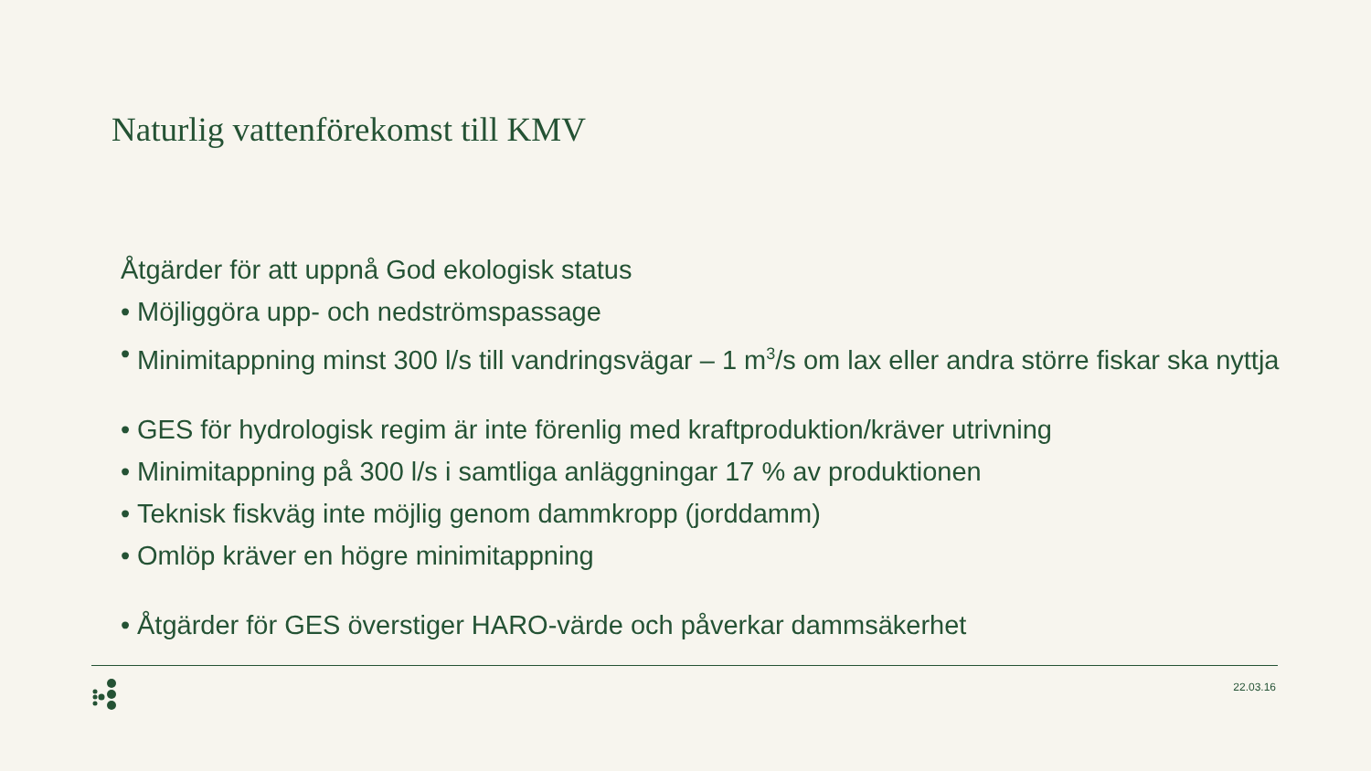Naturlig vattenförekomst till KMV
Åtgärder för att uppnå God ekologisk status
• Möjliggöra upp- och nedströmspassage
• Minimitappning minst 300 l/s till vandringsvägar – 1 m<sup>3</sup>/s om lax eller andra större fiskar ska nyttja
• GES för hydrologisk regim är inte förenlig med kraftproduktion/kräver utrivning
• Minimitappning på 300 l/s i samtliga anläggningar 17 % av produktionen
• Teknisk fiskväg inte möjlig genom dammkropp (jorddamm)
• Omlöp kräver en högre minimitappning
• Åtgärder för GES överstiger HARO-värde och påverkar dammsäkerhet
22.03.16